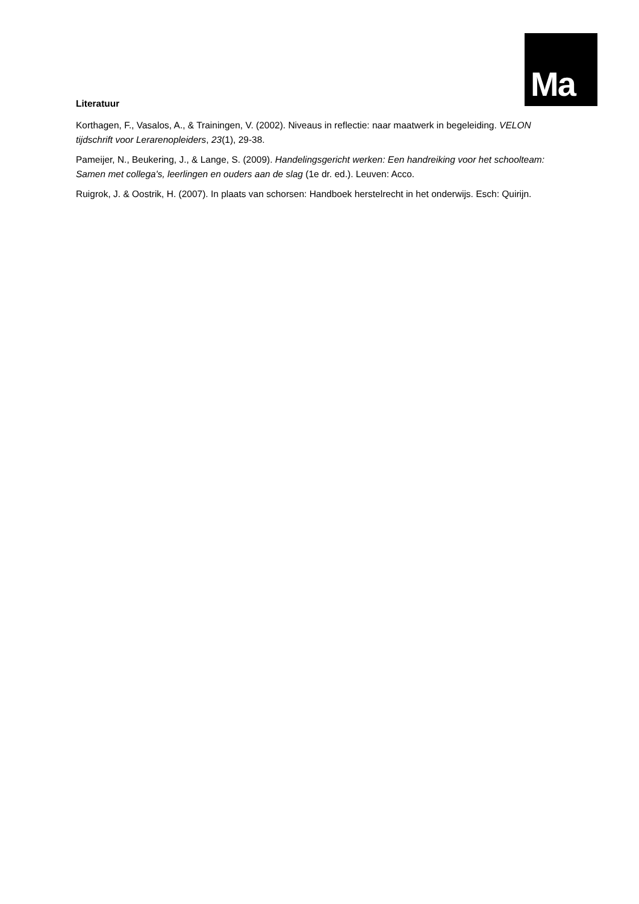Ma
Literatuur
Korthagen, F., Vasalos, A., & Trainingen, V. (2002). Niveaus in reflectie: naar maatwerk in begeleiding. VELON tijdschrift voor Lerarenopleiders, 23(1), 29-38.
Pameijer, N., Beukering, J., & Lange, S. (2009). Handelingsgericht werken: Een handreiking voor het schoolteam: Samen met collega's, leerlingen en ouders aan de slag (1e dr. ed.). Leuven: Acco.
Ruigrok, J. & Oostrik, H. (2007). In plaats van schorsen: Handboek herstelrecht in het onderwijs. Esch: Quirijn.